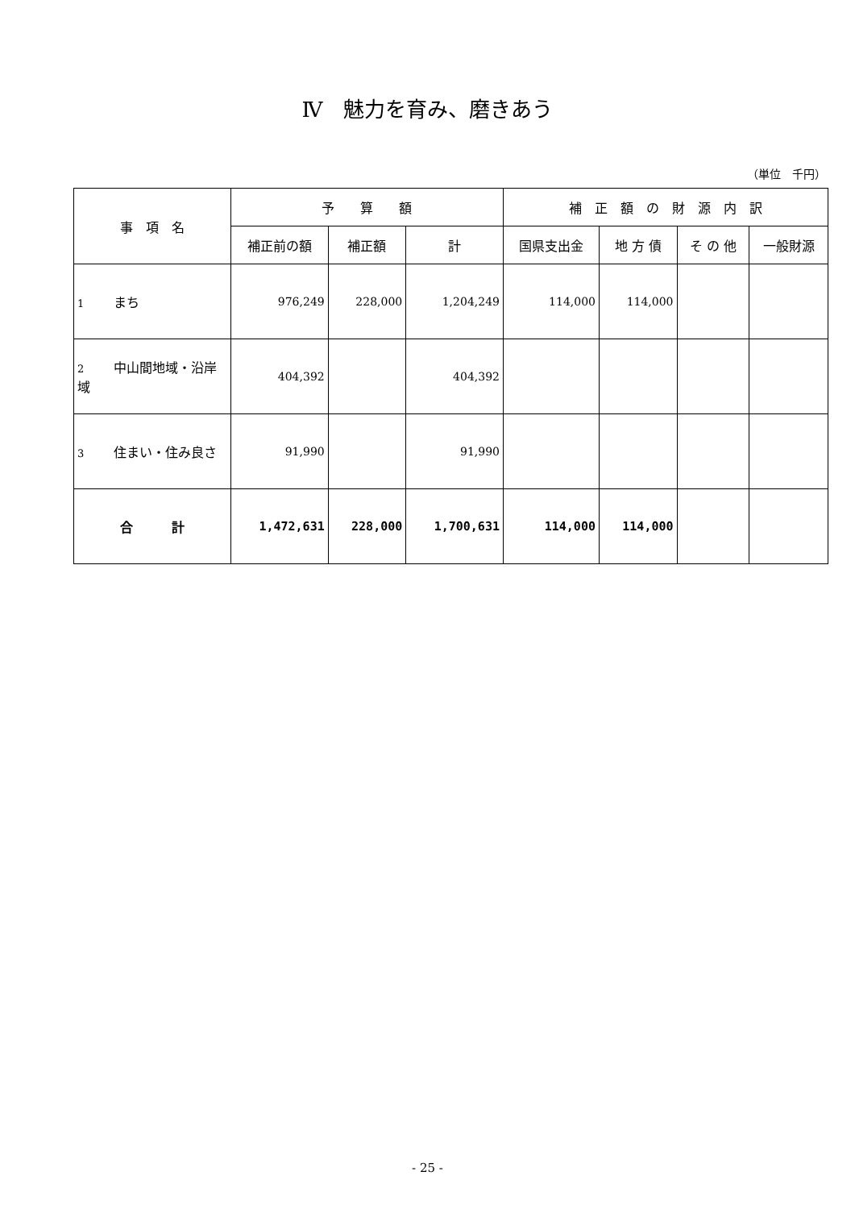Ⅳ　魅力を育み、磨きあう
（単位　千円）
| 事 項 名 | 予 算 額 | | | 補 正 額 の 財 源 内 訳 | | | |
| --- | --- | --- | --- | --- | --- | --- | --- |
| | 補正前の額 | 補正額 | 計 | 国県支出金 | 地 方 債 | そ の 他 | 一般財源 |
| 1 まち | 976,249 | 228,000 | 1,204,249 | 114,000 | 114,000 | | |
| 2 中山間地域・沿岸域 | 404,392 | | 404,392 | | | | |
| 3 住まい・住み良さ | 91,990 | | 91,990 | | | | |
| 合 計 | 1,472,631 | 228,000 | 1,700,631 | 114,000 | 114,000 | | |
- 25 -